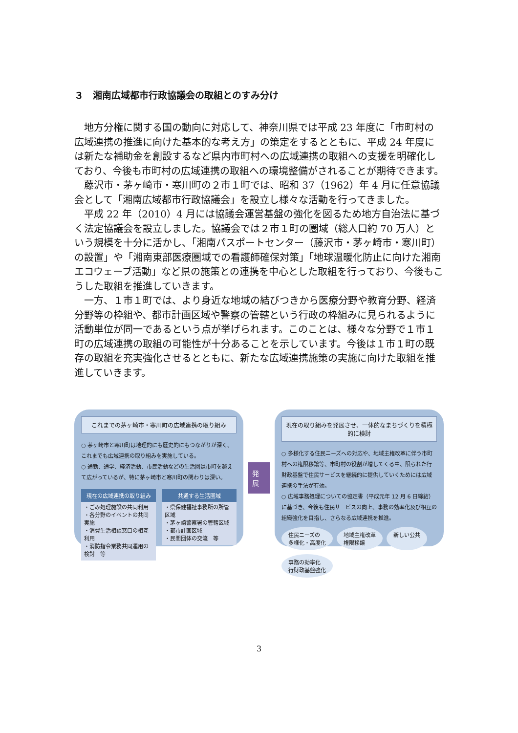３　湘南広域都市行政協議会の取組とのすみ分け
地方分権に関する国の動向に対応して、神奈川県では平成 23 年度に「市町村の広域連携の推進に向けた基本的な考え方」の策定をするとともに、平成 24 年度には新たな補助金を創設するなど県内市町村への広域連携の取組への支援を明確化しており、今後も市町村の広域連携の取組への環境整備がされることが期待できます。
藤沢市・茅ヶ崎市・寒川町の２市１町では、昭和 37（1962）年 4 月に任意協議会として「湘南広域都市行政協議会」を設立し様々な活動を行ってきました。
平成 22 年（2010）4 月には協議会運営基盤の強化を図るため地方自治法に基づく法定協議会を設立しました。協議会では２市１町の圏域（総人口約 70 万人）という規模を十分に活かし、「湘南パスポートセンター（藤沢市・茅ヶ崎市・寒川町）の設置」や「湘南東部医療圏域での看護師確保対策」「地球温暖化防止に向けた湘南エコウェーブ活動」など県の施策との連携を中心とした取組を行っており、今後もこうした取組を推進していきます。
一方、１市１町では、より身近な地域の結びつきから医療分野や教育分野、経済分野等の枠組や、都市計画区域や警察の管轄という行政の枠組みに見られるように活動単位が同一であるという点が挙げられます。このことは、様々な分野で１市１町の広域連携の取組の可能性が十分あることを示しています。今後は１市１町の既存の取組を充実強化させるとともに、新たな広域連携施策の実施に向けた取組を推進していきます。
これまでの茅ヶ崎市・寒川町の広域連携の取り組み
○ 茅ヶ崎市と寒川町は地理的にも歴史的にもつながりが深く、これまでも広域連携の取り組みを実施している。
○ 通勤、通学、経済活動、市民活動などの生活圏は市町を越えて広がっているが、特に茅ヶ崎市と寒川町の関わりは深い。
現在の広域連携の取り組み
・ごみ処理施設の共同利用
・各分野のイベントの共同実施
・消費生活相談窓口の相互利用
・消防指令業務共同運用の検討　等
共通する生活圏域
・県保健福祉事務所の所管区域
・茅ヶ崎警察署の管轄区域
・都市計画区域
・民間団体の交流　等
発展
現在の取り組みを発展させ、一体的なまちづくりを積極的に検討
○ 多様化する住民ニーズへの対応や、地域主権改革に伴う市町村への権限移譲等、市町村の役割が増してくる中、限られた行財政基盤で住民サービスを継続的に提供していくためには広域連携の手法が有効。
○ 広域事務処理についての協定書（平成元年 12 月 6 日締結）に基づき、今後も住民サービスの向上、事務の効率化及び相互の組織強化を目指し、さらなる広域連携を推進。
住民ニーズの
多様化・高度化
地域主権改革
権限移譲
新しい公共
事務の効率化
行財政基盤強化
3